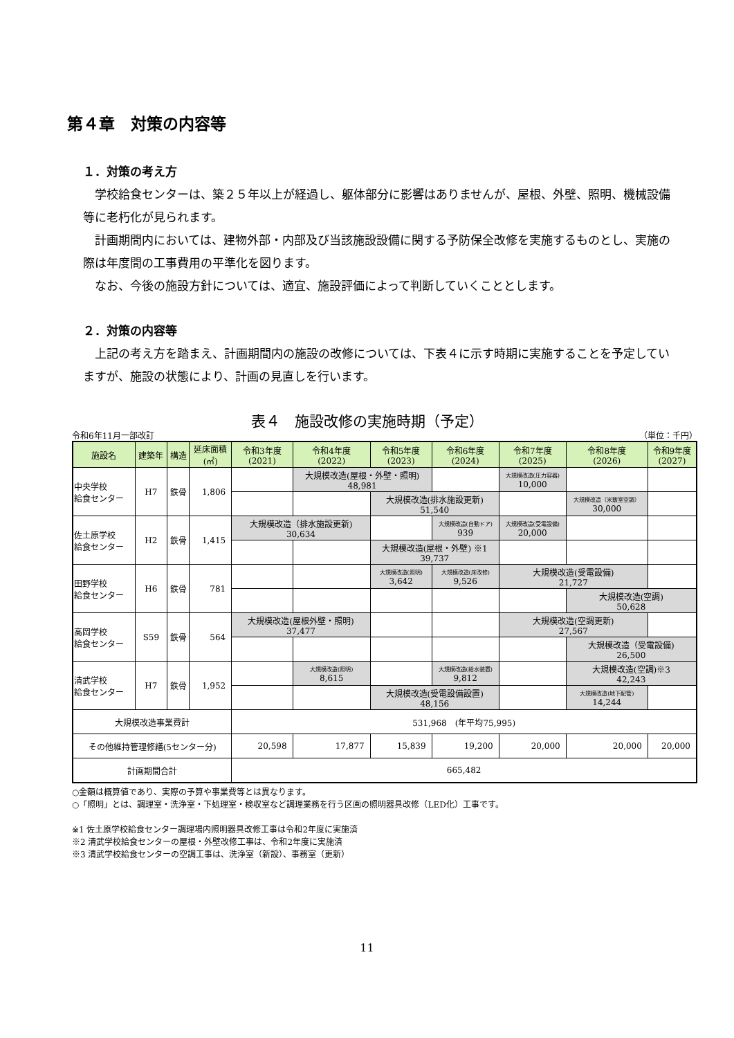第４章　対策の内容等
１．対策の考え方
学校給食センターは、築２５年以上が経過し、躯体部分に影響はありませんが、屋根、外壁、照明、機械設備等に老朽化が見られます。
計画期間内においては、建物外部・内部及び当該施設設備に関する予防保全改修を実施するものとし、実施の際は年度間の工事費用の平準化を図ります。
なお、今後の施設方針については、適宜、施設評価によって判断していくこととします。
２．対策の内容等
上記の考え方を踏まえ、計画期間内の施設の改修については、下表４に示す時期に実施することを予定していますが、施設の状態により、計画の見直しを行います。
表４　施設改修の実施時期（予定）
令和6年11月一部改訂 （単位：千円）
| 施設名 | 建築年 | 構造 | 延床面積 (㎡) | 令和3年度 (2021) | 令和4年度 (2022) | 令和5年度 (2023) | 令和6年度 (2024) | 令和7年度 (2025) | 令和8年度 (2026) | 令和9年度 (2027) |
| --- | --- | --- | --- | --- | --- | --- | --- | --- | --- | --- |
| 中央学校 給食センター | H7 | 鉄骨 | 1,806 | | 大規模改造(屋根・外壁・照明) 48,981 | | | 大規模改造(圧力容器) 10,000 | | |
| | | | | | | 大規模改造(排水施設更新) 51,540 | | | 大規模改造（米飯室空調） 30,000 | |
| 佐土原学校 給食センター | H2 | 鉄骨 | 1,415 | 大規模改造（排水施設更新) 30,634 | | | 大規模改造(自動ドア) 939 | 大規模改造(受電設備) 20,000 | | |
| | | | | | | 大規模改造(屋根・外壁) ※1 39,737 | | | | |
| 田野学校 給食センター | H6 | 鉄骨 | 781 | | | 大規模改造(照明) 3,642 | 大規模改造(床改修) 9,526 | 大規模改造(受電設備) 21,727 | | |
| | | | | | | | | | 大規模改造(空調) 50,628 | |
| 高岡学校 給食センター | S59 | 鉄骨 | 564 | 大規模改造(屋根外壁・照明) 37,477 | | | | 大規模改造(空調更新) 27,567 | | |
| | | | | | | | | | 大規模改造（受電設備) 26,500 | |
| 清武学校 給食センター | H7 | 鉄骨 | 1,952 | | 大規模改造(照明) 8,615 | | 大規模改造(給水装置) 9,812 | | 大規模改造(空調)※3 42,243 | |
| | | | | | | 大規模改造(受電設備設置) 48,156 | | | 大規模改造(地下配管) 14,244 | |
| 大規模改造事業費計 | | | | 531,968 (年平均75,995) | | | | | | |
| その他維持管理修繕(5センター分) | | | | 20,598 | 17,877 | 15,839 | 19,200 | 20,000 | 20,000 | 20,000 |
| 計画期間合計 | | | | 665,482 | | | | | | |
○金額は概算値であり、実際の予算や事業費等とは異なります。
○「照明」とは、調理室・洗浄室・下処理室・検収室など調理業務を行う区画の照明器具改修（LED化）工事です。
※1 佐土原学校給食センター調理場内照明器具改修工事は令和2年度に実施済
※2 清武学校給食センターの屋根・外壁改修工事は、令和2年度に実施済
※3 清武学校給食センターの空調工事は、洗浄室（新設）、事務室（更新）
11